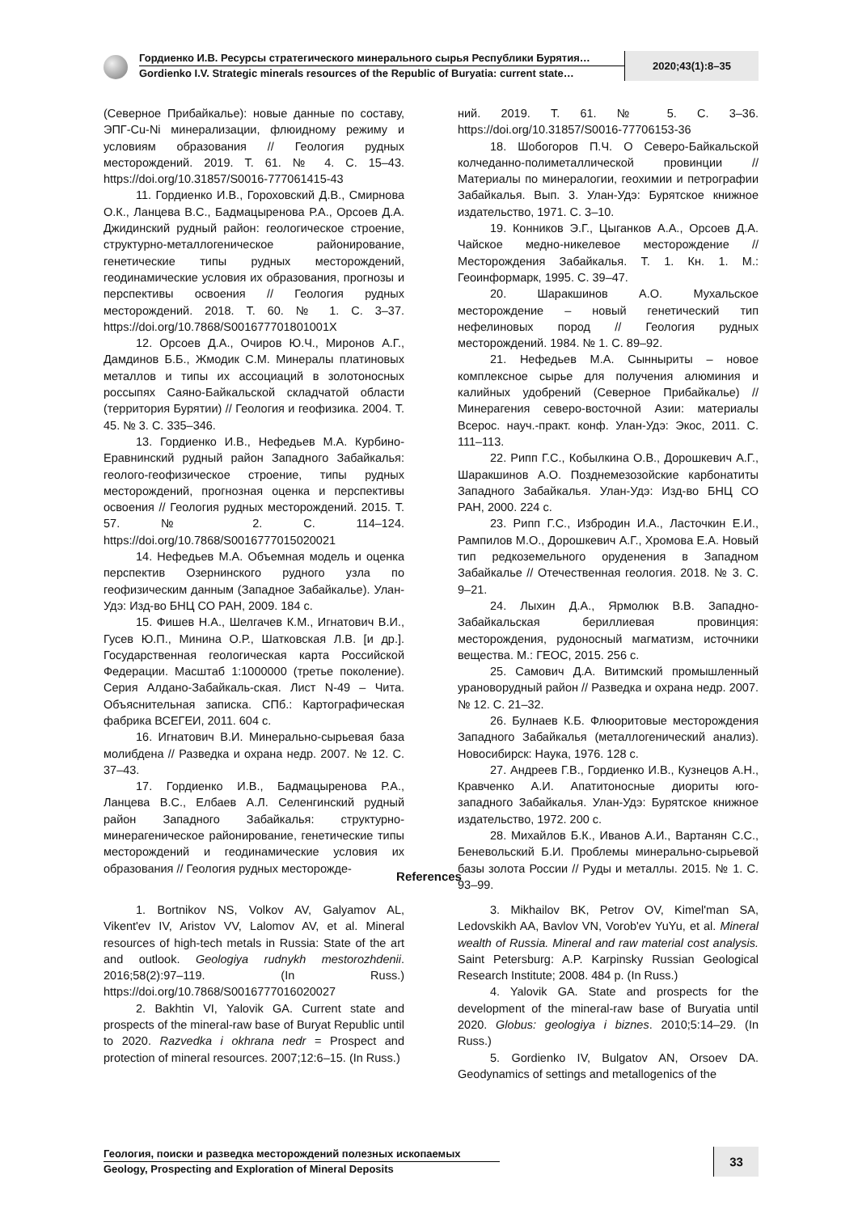Гордиенко И.В. Ресурсы стратегического минерального сырья Республики Бурятия…
Gordienko I.V. Strategic minerals resources of the Republic of Buryatia: current state…
2020;43(1):8–35
(Северное Прибайкалье): новые данные по составу, ЭПГ-Cu-Ni минерализации, флюидному режиму и условиям образования // Геология рудных месторождений. 2019. Т. 61. № 4. С. 15–43. https://doi.org/10.31857/S0016-777061415-43
11. Гордиенко И.В., Гороховский Д.В., Смирнова О.К., Ланцева В.С., Бадмацыренова Р.А., Орсоев Д.А. Джидинский рудный район: геологическое строение, структурно-металлогеническое районирование, генетические типы рудных месторождений, геодинамические условия их образования, прогнозы и перспективы освоения // Геология рудных месторождений. 2018. Т. 60. № 1. С. 3–37. https://doi.org/10.7868/S001677701801001X
12. Орсоев Д.А., Очиров Ю.Ч., Миронов А.Г., Дамдинов Б.Б., Жмодик С.М. Минералы платиновых металлов и типы их ассоциаций в золотоносных россыпях Саяно-Байкальской складчатой области (территория Бурятии) // Геология и геофизика. 2004. Т. 45. № 3. С. 335–346.
13. Гордиенко И.В., Нефедьев М.А. Курбино-Еравнинский рудный район Западного Забайкалья: геолого-геофизическое строение, типы рудных месторождений, прогнозная оценка и перспективы освоения // Геология рудных месторождений. 2015. Т. 57. № 2. С. 114–124. https://doi.org/10.7868/S0016777015020021
14. Нефедьев М.А. Объемная модель и оценка перспектив Озернинского рудного узла по геофизическим данным (Западное Забайкалье). Улан-Удэ: Изд-во БНЦ СО РАН, 2009. 184 с.
15. Фишев Н.А., Шелгачев К.М., Игнатович В.И., Гусев Ю.П., Минина О.Р., Шатковская Л.В. [и др.]. Государственная геологическая карта Российской Федерации. Масштаб 1:1000000 (третье поколение). Серия Алдано-Забайкаль-ская. Лист N-49 – Чита. Объяснительная записка. СПб.: Картографическая фабрика ВСЕГЕИ, 2011. 604 с.
16. Игнатович В.И. Минерально-сырьевая база молибдена // Разведка и охрана недр. 2007. № 12. С. 37–43.
17. Гордиенко И.В., Бадмацыренова Р.А., Ланцева В.С., Елбаев А.Л. Селенгинский рудный район Западного Забайкалья: структурно-минерагеническое районирование, генетические типы месторождений и геодинамические условия их образования // Геология рудных месторожде-
ний. 2019. Т. 61. № 5. С. 3–36. https://doi.org/10.31857/S0016-77706153-36
18. Шобогоров П.Ч. О Северо-Байкальской колчеданно-полиметаллической провинции // Материалы по минералогии, геохимии и петрографии Забайкалья. Вып. 3. Улан-Удэ: Бурятское книжное издательство, 1971. С. 3–10.
19. Конников Э.Г., Цыганков А.А., Орсоев Д.А. Чайское медно-никелевое месторождение // Месторождения Забайкалья. Т. 1. Кн. 1. М.: Геоинформарк, 1995. С. 39–47.
20. Шаракшинов А.О. Мухальское месторождение – новый генетический тип нефелиновых пород // Геология рудных месторождений. 1984. № 1. С. 89–92.
21. Нефедьев М.А. Сынныриты – новое комплексное сырье для получения алюминия и калийных удобрений (Северное Прибайкалье) // Минерагения северо-восточной Азии: материалы Всерос. науч.-практ. конф. Улан-Удэ: Экос, 2011. С. 111–113.
22. Рипп Г.С., Кобылкина О.В., Дорошкевич А.Г., Шаракшинов А.О. Позднемезозойские карбонатиты Западного Забайкалья. Улан-Удэ: Изд-во БНЦ СО РАН, 2000. 224 с.
23. Рипп Г.С., Избродин И.А., Ласточкин Е.И., Рампилов М.О., Дорошкевич А.Г., Хромова Е.А. Новый тип редкоземельного оруденения в Западном Забайкалье // Отечественная геология. 2018. № 3. С. 9–21.
24. Лыхин Д.А., Ярмолюк В.В. Западно-Забайкальская бериллиевая провинция: месторождения, рудоносный магматизм, источники вещества. М.: ГЕОС, 2015. 256 с.
25. Самович Д.А. Витимский промышленный урановорудный район // Разведка и охрана недр. 2007. № 12. С. 21–32.
26. Булнаев К.Б. Флюоритовые месторождения Западного Забайкалья (металлогенический анализ). Новосибирск: Наука, 1976. 128 с.
27. Андреев Г.В., Гордиенко И.В., Кузнецов А.Н., Кравченко А.И. Апатитоносные диориты юго-западного Забайкалья. Улан-Удэ: Бурятское книжное издательство, 1972. 200 с.
28. Михайлов Б.К., Иванов А.И., Вартанян С.С., Беневольский Б.И. Проблемы минерально-сырьевой базы золота России // Руды и металлы. 2015. № 1. С. 93–99.
References
1. Bortnikov NS, Volkov AV, Galyamov AL, Vikent'ev IV, Aristov VV, Lalomov AV, et al. Mineral resources of high-tech metals in Russia: State of the art and outlook. Geologiya rudnykh mestorozhdenii. 2016;58(2):97–119. (In Russ.) https://doi.org/10.7868/S0016777016020027
2. Bakhtin VI, Yalovik GA. Current state and prospects of the mineral-raw base of Buryat Republic until to 2020. Razvedka i okhrana nedr = Prospect and protection of mineral resources. 2007;12:6–15. (In Russ.)
3. Mikhailov BK, Petrov OV, Kimel'man SA, Ledovskikh AA, Bavlov VN, Vorob'ev YuYu, et al. Mineral wealth of Russia. Mineral and raw material cost analysis. Saint Petersburg: A.P. Karpinsky Russian Geological Research Institute; 2008. 484 p. (In Russ.)
4. Yalovik GA. State and prospects for the development of the mineral-raw base of Buryatia until 2020. Globus: geologiya i biznes. 2010;5:14–29. (In Russ.)
5. Gordienko IV, Bulgatov AN, Orsoev DA. Geodynamics of settings and metallogenics of the
Геология, поиски и разведка месторождений полезных ископаемых
Geology, Prospecting and Exploration of Mineral Deposits
33